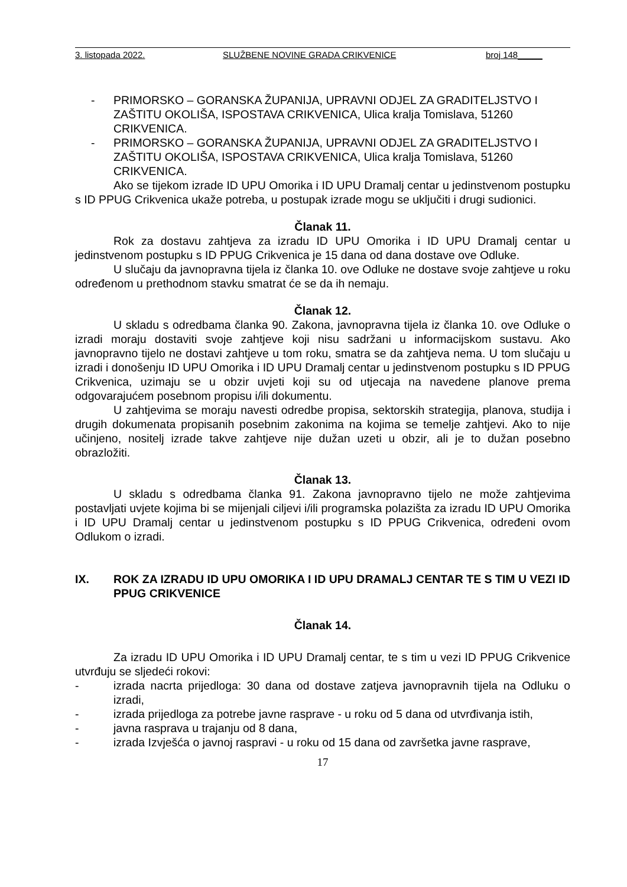3. listopada 2022. SLUŽBENE NOVINE GRADA CRIKVENICE broj 148_____
- PRIMORSKO – GORANSKA ŽUPANIJA, UPRAVNI ODJEL ZA GRADITELJSTVO I ZAŠTITU OKOLIŠA, ISPOSTAVA CRIKVENICA, Ulica kralja Tomislava, 51260 CRIKVENICA.
- PRIMORSKO – GORANSKA ŽUPANIJA, UPRAVNI ODJEL ZA GRADITELJSTVO I ZAŠTITU OKOLIŠA, ISPOSTAVA CRIKVENICA, Ulica kralja Tomislava, 51260 CRIKVENICA.
Ako se tijekom izrade ID UPU Omorika i ID UPU Dramalj centar u jedinstvenom postupku s ID PPUG Crikvenica ukaže potreba, u postupak izrade mogu se uključiti i drugi sudionici.
Članak 11.
Rok za dostavu zahtjeva za izradu ID UPU Omorika i ID UPU Dramalj centar u jedinstvenom postupku s ID PPUG Crikvenica je 15 dana od dana dostave ove Odluke.
U slučaju da javnopravna tijela iz članka 10. ove Odluke ne dostave svoje zahtjeve u roku određenom u prethodnom stavku smatrat će se da ih nemaju.
Članak 12.
U skladu s odredbama članka 90. Zakona, javnopravna tijela iz članka 10. ove Odluke o izradi moraju dostaviti svoje zahtjeve koji nisu sadržani u informacijskom sustavu. Ako javnopravno tijelo ne dostavi zahtjeve u tom roku, smatra se da zahtjeva nema. U tom slučaju u izradi i donošenju ID UPU Omorika i ID UPU Dramalj centar u jedinstvenom postupku s ID PPUG Crikvenica, uzimaju se u obzir uvjeti koji su od utjecaja na navedene planove prema odgovarajućem posebnom propisu i/ili dokumentu.
U zahtjevima se moraju navesti odredbe propisa, sektorskih strategija, planova, studija i drugih dokumenata propisanih posebnim zakonima na kojima se temelje zahtjevi. Ako to nije učinjeno, nositelj izrade takve zahtjeve nije dužan uzeti u obzir, ali je to dužan posebno obrazložiti.
Članak 13.
U skladu s odredbama članka 91. Zakona javnopravno tijelo ne može zahtjevima postavljati uvjete kojima bi se mijenjali ciljevi i/ili programska polazišta za izradu ID UPU Omorika i ID UPU Dramalj centar u jedinstvenom postupku s ID PPUG Crikvenica, određeni ovom Odlukom o izradi.
IX. ROK ZA IZRADU ID UPU OMORIKA I ID UPU DRAMALJ CENTAR TE S TIM U VEZI ID PPUG CRIKVENICE
Članak 14.
Za izradu ID UPU Omorika i ID UPU Dramalj centar, te s tim u vezi ID PPUG Crikvenice utvrđuju se sljedeći rokovi:
- izrada nacrta prijedloga: 30 dana od dostave zatjeva javnopravnih tijela na Odluku o izradi,
- izrada prijedloga za potrebe javne rasprave - u roku od 5 dana od utvrđivanja istih,
- javna rasprava u trajanju od 8 dana,
- izrada Izvješća o javnoj raspravi - u roku od 15 dana od završetka javne rasprave,
17